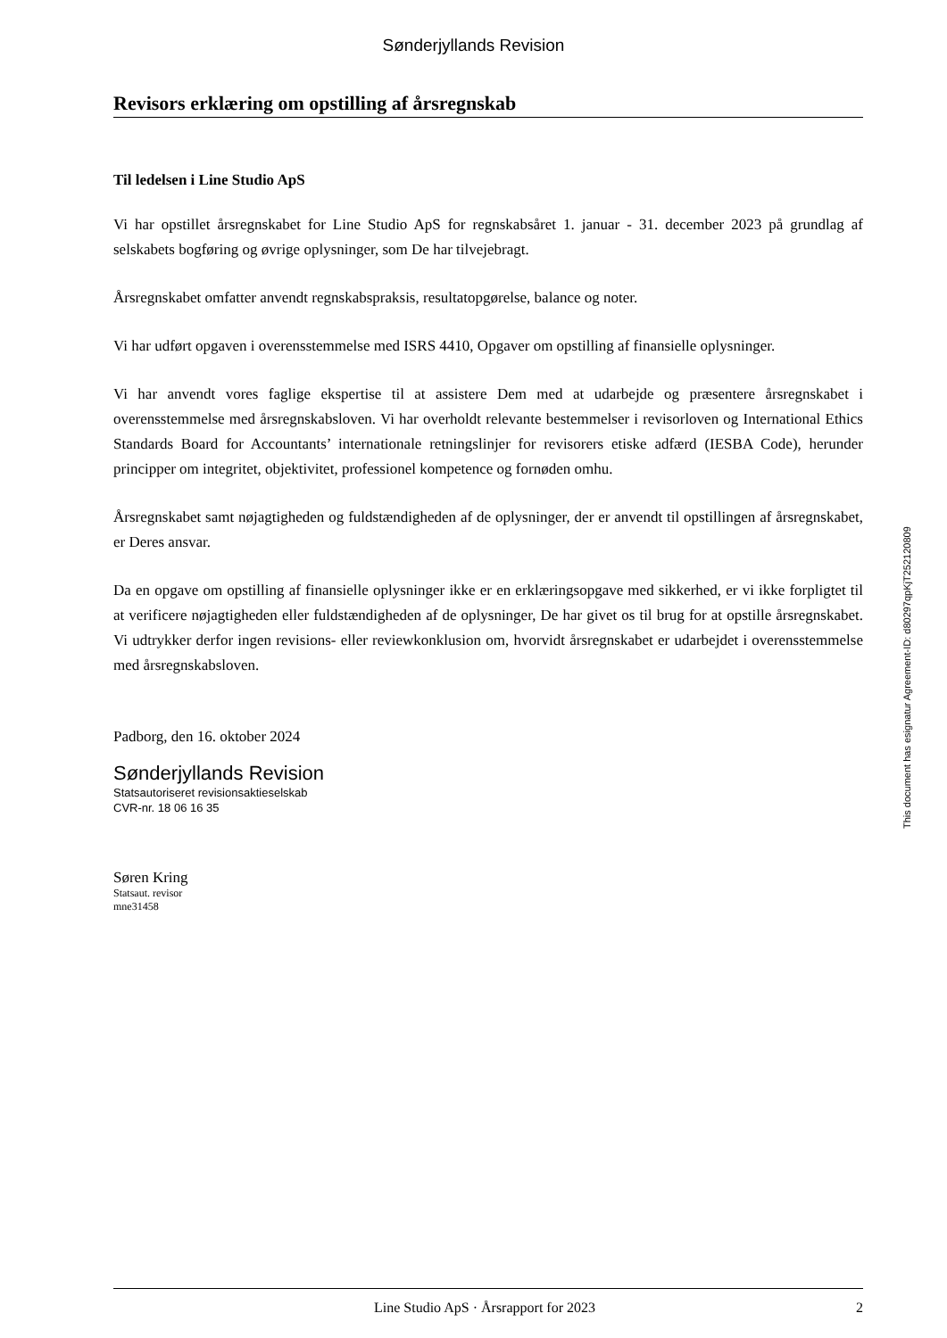Sønderjyllands Revision
Revisors erklæring om opstilling af årsregnskab
Til ledelsen i Line Studio ApS
Vi har opstillet årsregnskabet for Line Studio ApS for regnskabsåret 1. januar - 31. december 2023 på grundlag af selskabets bogføring og øvrige oplysninger, som De har tilvejebragt.
Årsregnskabet omfatter anvendt regnskabspraksis, resultatopgørelse, balance og noter.
Vi har udført opgaven i overensstemmelse med ISRS 4410, Opgaver om opstilling af finansielle oplysninger.
Vi har anvendt vores faglige ekspertise til at assistere Dem med at udarbejde og præsentere årsregnskabet i overensstemmelse med årsregnskabsloven. Vi har overholdt relevante bestemmelser i revisorloven og International Ethics Standards Board for Accountants’ internationale retningslinjer for revisorers etiske adfærd (IESBA Code), herunder principper om integritet, objektivitet, professionel kompetence og fornøden omhu.
Årsregnskabet samt nøjagtigheden og fuldstændigheden af de oplysninger, der er anvendt til opstillingen af årsregnskabet, er Deres ansvar.
Da en opgave om opstilling af finansielle oplysninger ikke er en erklæringsopgave med sikkerhed, er vi ikke forpligtet til at verificere nøjagtigheden eller fuldstændigheden af de oplysninger, De har givet os til brug for at opstille årsregnskabet. Vi udtrykker derfor ingen revisions- eller reviewkonklusion om, hvorvidt årsregnskabet er udarbejdet i overensstemmelse med årsregnskabsloven.
Padborg, den 16. oktober 2024
Sønderjyllands Revision
Statsautoriseret revisionsaktieselskab
CVR-nr. 18 06 16 35
Søren Kring
Statsaut. revisor
mne31458
This document has esignatur Agreement-ID: d80297qpKjT252120809
Line Studio ApS · Årsrapport for 2023 2